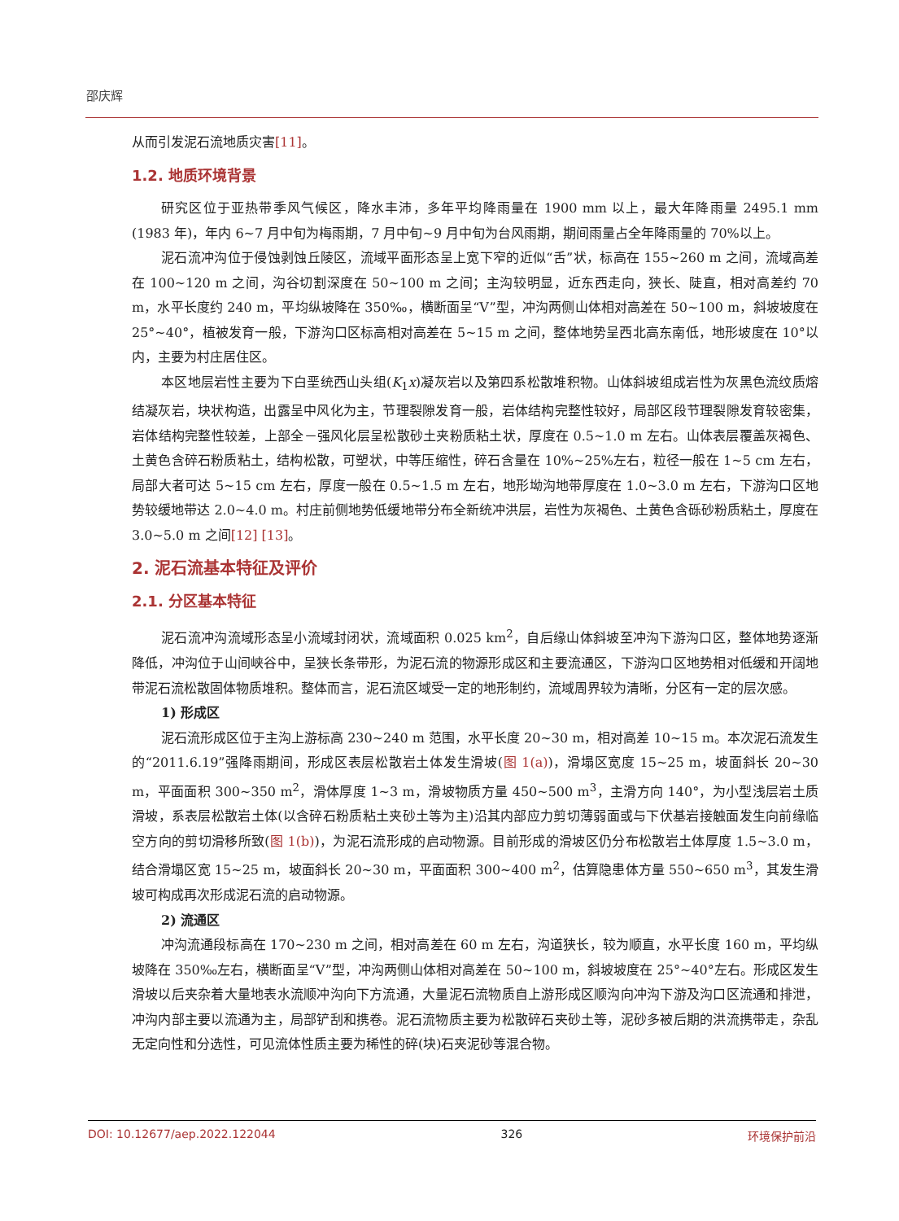邵庆辉
从而引发泥石流地质灾害[11]。
1.2. 地质环境背景
研究区位于亚热带季风气候区，降水丰沛，多年平均降雨量在 1900 mm 以上，最大年降雨量 2495.1 mm (1983 年)，年内 6~7 月中旬为梅雨期，7 月中旬~9 月中旬为台风雨期，期间雨量占全年降雨量的 70%以上。
泥石流冲沟位于侵蚀剥蚀丘陵区，流域平面形态呈上宽下窄的近似“舌”状，标高在 155~260 m 之间，流域高差在 100~120 m 之间，沟谷切割深度在 50~100 m 之间；主沟较明显，近东西走向，狭长、陡直，相对高差约 70 m，水平长度约 240 m，平均纵坡降在 350‰，横断面呈“V”型，冲沟两侧山体相对高差在 50~100 m，斜坡坡度在 25°~40°，植被发育一般，下游沟口区标高相对高差在 5~15 m 之间，整体地势呈西北高东南低，地形坡度在 10°以内，主要为村庄居住区。
本区地层岩性主要为下白垩统西山头组(K<sub>1</sub>x)凝灰岩以及第四系松散堆积物。山体斜坡组成岩性为灰黑色流纹质熔结凝灰岩，块状构造，出露呈中风化为主，节理裂隙发育一般，岩体结构完整性较好，局部区段节理裂隙发育较密集，岩体结构完整性较差，上部全－强风化层呈松散砂土夹粉质粘土状，厚度在 0.5~1.0 m 左右。山体表层覆盖灰褐色、土黄色含碎石粉质粘土，结构松散，可塑状，中等压缩性，碎石含量在 10%~25%左右，粒径一般在 1~5 cm 左右，局部大者可达 5~15 cm 左右，厚度一般在 0.5~1.5 m 左右，地形坳沟地带厚度在 1.0~3.0 m 左右，下游沟口区地势较缓地带达 2.0~4.0 m。村庄前侧地势低缓地带分布全新统冲洪层，岩性为灰褐色、土黄色含砾砂粉质粘土，厚度在 3.0~5.0 m 之间[12] [13]。
2. 泥石流基本特征及评价
2.1. 分区基本特征
泥石流冲沟流域形态呈小流域封闭状，流域面积 0.025 km<sup>2</sup>，自后缘山体斜坡至冲沟下游沟口区，整体地势逐渐降低，冲沟位于山间峡谷中，呈狭长条带形，为泥石流的物源形成区和主要流通区，下游沟口区地势相对低缓和开阔地带泥石流松散固体物质堆积。整体而言，泥石流区域受一定的地形制约，流域周界较为清晰，分区有一定的层次感。
1) 形成区
泥石流形成区位于主沟上游标高 230~240 m 范围，水平长度 20~30 m，相对高差 10~15 m。本次泥石流发生的“2011.6.19”强降雨期间，形成区表层松散岩土体发生滑坡(图 1(a))，滑塌区宽度 15~25 m，坡面斜长 20~30 m，平面面积 300~350 m<sup>2</sup>，滑体厚度 1~3 m，滑坡物质方量 450~500 m<sup>3</sup>，主滑方向 140°，为小型浅层岩土质滑坡，系表层松散岩土体(以含碎石粉质粘土夹砂土等为主)沿其内部应力剪切薄弱面或与下伏基岩接触面发生向前缘临空方向的剪切滑移所致(图 1(b))，为泥石流形成的启动物源。目前形成的滑坡区仍分布松散岩土体厚度 1.5~3.0 m，结合滑塌区宽 15~25 m，坡面斜长 20~30 m，平面面积 300~400 m<sup>2</sup>，估算隐患体方量 550~650 m<sup>3</sup>，其发生滑坡可构成再次形成泥石流的启动物源。
2) 流通区
冲沟流通段标高在 170~230 m 之间，相对高差在 60 m 左右，沟道狭长，较为顺直，水平长度 160 m，平均纵坡降在 350‰左右，横断面呈“V”型，冲沟两侧山体相对高差在 50~100 m，斜坡坡度在 25°~40°左右。形成区发生滑坡以后夹杂着大量地表水流顺冲沟向下方流通，大量泥石流物质自上游形成区顺沟向冲沟下游及沟口区流通和排泄，冲沟内部主要以流通为主，局部铲刮和携卷。泥石流物质主要为松散碎石夹砂土等，泥砂多被后期的洪流携带走，杂乱无定向性和分选性，可见流体性质主要为稀性的碎(块)石夹泥砂等混合物。
DOI: 10.12677/aep.2022.122044 326 环境保护前沿